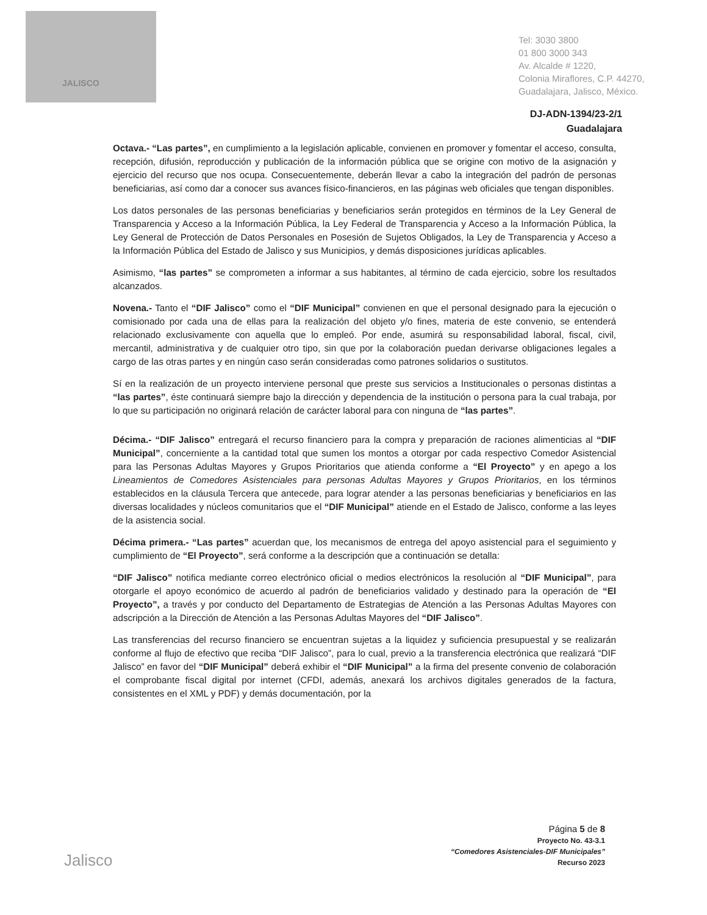JALISCO
Tel: 3030 3800
01 800 3000 343
Av. Alcalde # 1220,
Colonia Miraflores, C.P. 44270,
Guadalajara, Jalisco, México.
DJ-ADN-1394/23-2/1
Guadalajara
Octava.- “Las partes”, en cumplimiento a la legislación aplicable, convienen en promover y fomentar el acceso, consulta, recepción, difusión, reproducción y publicación de la información pública que se origine con motivo de la asignación y ejercicio del recurso que nos ocupa. Consecuentemente, deberán llevar a cabo la integración del padrón de personas beneficiarias, así como dar a conocer sus avances físico-financieros, en las páginas web oficiales que tengan disponibles.
Los datos personales de las personas beneficiarias y beneficiarios serán protegidos en términos de la Ley General de Transparencia y Acceso a la Información Pública, la Ley Federal de Transparencia y Acceso a la Información Pública, la Ley General de Protección de Datos Personales en Posesión de Sujetos Obligados, la Ley de Transparencia y Acceso a la Información Pública del Estado de Jalisco y sus Municipios, y demás disposiciones jurídicas aplicables.
Asimismo, “las partes” se comprometen a informar a sus habitantes, al término de cada ejercicio, sobre los resultados alcanzados.
Novena.- Tanto el “DIF Jalisco” como el “DIF Municipal” convienen en que el personal designado para la ejecución o comisionado por cada una de ellas para la realización del objeto y/o fines, materia de este convenio, se entenderá relacionado exclusivamente con aquella que lo empleó. Por ende, asumirá su responsabilidad laboral, fiscal, civil, mercantil, administrativa y de cualquier otro tipo, sin que por la colaboración puedan derivarse obligaciones legales a cargo de las otras partes y en ningún caso serán consideradas como patrones solidarios o sustitutos.
Sí en la realización de un proyecto interviene personal que preste sus servicios a Institucionales o personas distintas a “las partes”, éste continuará siempre bajo la dirección y dependencia de la institución o persona para la cual trabaja, por lo que su participación no originará relación de carácter laboral para con ninguna de “las partes”.
Décima.- “DIF Jalisco” entregará el recurso financiero para la compra y preparación de raciones alimenticias al “DIF Municipal”, concerniente a la cantidad total que sumen los montos a otorgar por cada respectivo Comedor Asistencial para las Personas Adultas Mayores y Grupos Prioritarios que atienda conforme a “El Proyecto” y en apego a los Lineamientos de Comedores Asistenciales para personas Adultas Mayores y Grupos Prioritarios, en los términos establecidos en la cláusula Tercera que antecede, para lograr atender a las personas beneficiarias y beneficiarios en las diversas localidades y núcleos comunitarios que el “DIF Municipal” atiende en el Estado de Jalisco, conforme a las leyes de la asistencia social.
Décima primera.- “Las partes” acuerdan que, los mecanismos de entrega del apoyo asistencial para el seguimiento y cumplimiento de “El Proyecto”, será conforme a la descripción que a continuación se detalla:
“DIF Jalisco” notifica mediante correo electrónico oficial o medios electrónicos la resolución al “DIF Municipal”, para otorgarle el apoyo económico de acuerdo al padrón de beneficiarios validado y destinado para la operación de “El Proyecto”, a través y por conducto del Departamento de Estrategias de Atención a las Personas Adultas Mayores con adscripción a la Dirección de Atención a las Personas Adultas Mayores del “DIF Jalisco”.
Las transferencias del recurso financiero se encuentran sujetas a la liquidez y suficiencia presupuestal y se realizarán conforme al flujo de efectivo que reciba “DIF Jalisco”, para lo cual, previo a la transferencia electrónica que realizará “DIF Jalisco” en favor del “DIF Municipal” deberá exhibir el “DIF Municipal” a la firma del presente convenio de colaboración el comprobante fiscal digital por internet (CFDI, además, anexará los archivos digitales generados de la factura, consistentes en el XML y PDF) y demás documentación, por la
Jalisco
Página 5 de 8
Proyecto No. 43-3.1
“Comedores Asistenciales-DIF Municipales”
Recurso 2023